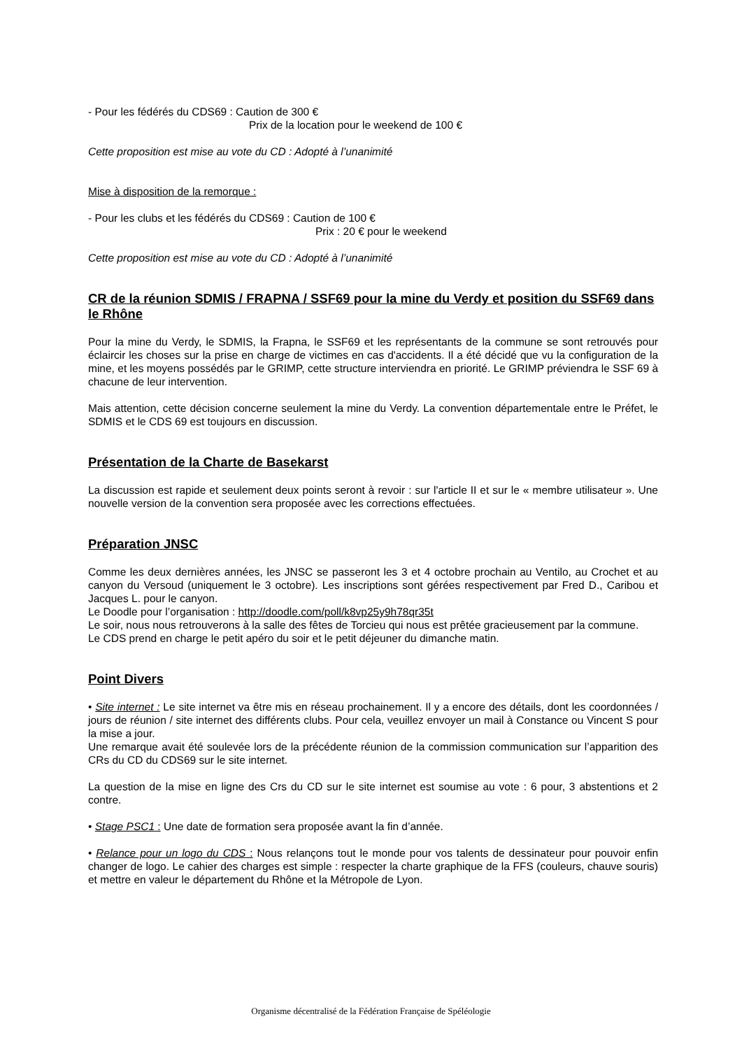- Pour les fédérés du CDS69 : Caution de 300 €
Prix de la location pour le weekend de 100 €
Cette proposition est mise au vote du CD : Adopté à l’unanimité
Mise à disposition de la remorque :
- Pour les clubs et les fédérés du CDS69 : Caution de 100 €
Prix : 20 € pour le weekend
Cette proposition est mise au vote du CD : Adopté à l’unanimité
CR de la réunion SDMIS / FRAPNA / SSF69 pour la mine du Verdy et position du SSF69 dans le Rhône
Pour la mine du Verdy, le SDMIS, la Frapna, le SSF69 et les représentants de la commune se sont retrouvés pour éclaircir les choses sur la prise en charge de victimes en cas d'accidents. Il a été décidé que vu la configuration de la mine, et les moyens possédés par le GRIMP, cette structure interviendra en priorité. Le GRIMP préviendra le SSF 69 à chacune de leur intervention.
Mais attention, cette décision concerne seulement la mine du Verdy. La convention départementale entre le Préfet, le SDMIS et le CDS 69 est toujours en discussion.
Présentation de la Charte de Basekarst
La discussion est rapide et seulement deux points seront à revoir : sur l'article II et sur le « membre utilisateur ». Une nouvelle version de la convention sera proposée avec les corrections effectuées.
Préparation JNSC
Comme les deux dernières années, les JNSC se passeront les 3 et 4 octobre prochain au Ventilo, au Crochet et au canyon du Versoud (uniquement le 3 octobre). Les inscriptions sont gérées respectivement par Fred D., Caribou et Jacques L. pour le canyon.
Le Doodle pour l’organisation : http://doodle.com/poll/k8vp25y9h78qr35t
Le soir, nous nous retrouverons à la salle des fêtes de Torcieu qui nous est prêtée gracieusement par la commune.
Le CDS prend en charge le petit apéro du soir et le petit déjeuner du dimanche matin.
Point Divers
• Site internet : Le site internet va être mis en réseau prochainement. Il y a encore des détails, dont les coordonnées / jours de réunion / site internet des différents clubs. Pour cela, veuillez envoyer un mail à Constance ou Vincent S pour la mise a jour.
Une remarque avait été soulevée lors de la précédente réunion de la commission communication sur l’apparition des CRs du CD du CDS69 sur le site internet.
La question de la mise en ligne des Crs du CD sur le site internet est soumise au vote : 6 pour, 3 abstentions et 2 contre.
• Stage PSC1 : Une date de formation sera proposée avant la fin d’année.
• Relance pour un logo du CDS : Nous relançons tout le monde pour vos talents de dessinateur pour pouvoir enfin changer de logo. Le cahier des charges est simple : respecter la charte graphique de la FFS (couleurs, chauve souris) et mettre en valeur le département du Rhône et la Métropole de Lyon.
Organisme décentralisé de la Fédération Française de Spéléologie